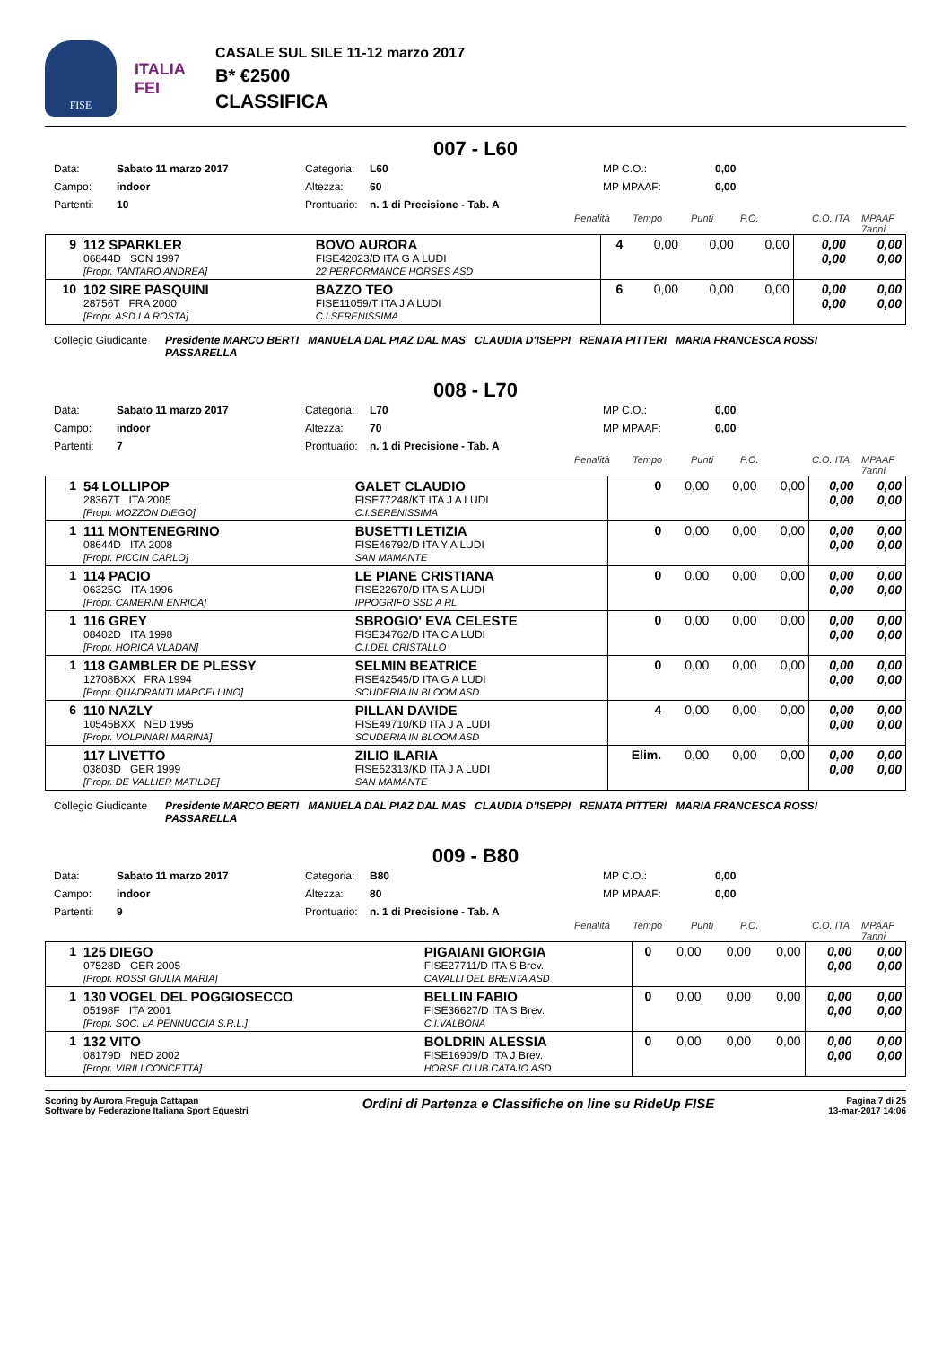FISE
ITALIA
FEI
CASALE SUL SILE 11-12 marzo 2017
B* €2500
CLASSIFICA
007 - L60
Data: Sabato 11 marzo 2017 Categoria: L60 MP C.O.: 0,00 Campo: indoor Altezza: 60 MP MPAAF: 0,00 Partenti: 10 Prontuario: n. 1 di Precisione - Tab. A
Penalità Tempo Punti P.O. C.O. ITA MPAAF 7anni
| 9 | 112 SPARKLER 06844D SCN 1997 [Propr. TANTARO ANDREA] | BOVO AURORA FISE42023/D ITA G A LUDI 22 PERFORMANCE HORSES ASD | 4 | 0,00 | 0,00 | 0,00 | 0,00 0,00 | 0,00 0,00 |
| 10 | 102 SIRE PASQUINI 28756T FRA 2000 [Propr. ASD LA ROSTA] | BAZZO TEO FISE11059/T ITA J A LUDI C.I.SERENISSIMA | 6 | 0,00 | 0,00 | 0,00 | 0,00 0,00 | 0,00 0,00 |
Collegio Giudicante Presidente MARCO BERTI MANUELA DAL PIAZ DAL MAS CLAUDIA D'ISEPPI RENATA PITTERI MARIA FRANCESCA ROSSI PASSARELLA
008 - L70
Data: Sabato 11 marzo 2017 Categoria: L70 MP C.O.: 0,00 Campo: indoor Altezza: 70 MP MPAAF: 0,00 Partenti: 7 Prontuario: n. 1 di Precisione - Tab. A
Penalità Tempo Punti P.O. C.O. ITA MPAAF 7anni
| 1 | 54 LOLLIPOP 28367T ITA 2005 [Propr. MOZZON DIEGO] | GALET CLAUDIO FISE77248/KT ITA J A LUDI C.I.SERENISSIMA | 0 | 0,00 | 0,00 | 0,00 | 0,00 0,00 | 0,00 0,00 |
| 1 | 111 MONTENEGRINO 08644D ITA 2008 [Propr. PICCIN CARLO] | BUSETTI LETIZIA FISE46792/D ITA Y A LUDI SAN MAMANTE | 0 | 0,00 | 0,00 | 0,00 | 0,00 0,00 | 0,00 0,00 |
| 1 | 114 PACIO 06325G ITA 1996 [Propr. CAMERINI ENRICA] | LE PIANE CRISTIANA FISE22670/D ITA S A LUDI IPPOGRIFO SSD A RL | 0 | 0,00 | 0,00 | 0,00 | 0,00 0,00 | 0,00 0,00 |
| 1 | 116 GREY 08402D ITA 1998 [Propr. HORICA VLADAN] | SBROGIO' EVA CELESTE FISE34762/D ITA C A LUDI C.I.DEL CRISTALLO | 0 | 0,00 | 0,00 | 0,00 | 0,00 0,00 | 0,00 0,00 |
| 1 | 118 GAMBLER DE PLESSY 12708BXX FRA 1994 [Propr. QUADRANTI MARCELLINO] | SELMIN BEATRICE FISE42545/D ITA G A LUDI SCUDERIA IN BLOOM ASD | 0 | 0,00 | 0,00 | 0,00 | 0,00 0,00 | 0,00 0,00 |
| 6 | 110 NAZLY 10545BXX NED 1995 [Propr. VOLPINARI MARINA] | PILLAN DAVIDE FISE49710/KD ITA J A LUDI SCUDERIA IN BLOOM ASD | 4 | 0,00 | 0,00 | 0,00 | 0,00 0,00 | 0,00 0,00 |
| | 117 LIVETTO 03803D GER 1999 [Propr. DE VALLIER MATILDE] | ZILIO ILARIA FISE52313/KD ITA J A LUDI SAN MAMANTE | Elim. | 0,00 | 0,00 | 0,00 | 0,00 0,00 | 0,00 0,00 |
Collegio Giudicante Presidente MARCO BERTI MANUELA DAL PIAZ DAL MAS CLAUDIA D'ISEPPI RENATA PITTERI MARIA FRANCESCA ROSSI PASSARELLA
009 - B80
Data: Sabato 11 marzo 2017 Categoria: B80 MP C.O.: 0,00 Campo: indoor Altezza: 80 MP MPAAF: 0,00 Partenti: 9 Prontuario: n. 1 di Precisione - Tab. A
Penalità Tempo Punti P.O. C.O. ITA MPAAF 7anni
| 1 | 125 DIEGO 07528D GER 2005 [Propr. ROSSI GIULIA MARIA] | PIGAIANI GIORGIA FISE27711/D ITA S Brev. CAVALLI DEL BRENTA ASD | 0 | 0,00 | 0,00 | 0,00 | 0,00 0,00 | 0,00 0,00 |
| 1 | 130 VOGEL DEL POGGIOSECCO 05198F ITA 2001 [Propr. SOC. LA PENNUCCIA S.R.L.] | BELLIN FABIO FISE36627/D ITA S Brev. C.I.VALBONA | 0 | 0,00 | 0,00 | 0,00 | 0,00 0,00 | 0,00 0,00 |
| 1 | 132 VITO 08179D NED 2002 [Propr. VIRILI CONCETTA] | BOLDRIN ALESSIA FISE16909/D ITA J Brev. HORSE CLUB CATAJO ASD | 0 | 0,00 | 0,00 | 0,00 | 0,00 0,00 | 0,00 0,00 |
Scoring by Aurora Freguja Cattapan
Software by Federazione Italiana Sport Equestri
Ordini di Partenza e Classifiche on line su RideUp FISE
Pagina 7 di 25
13-mar-2017 14:06